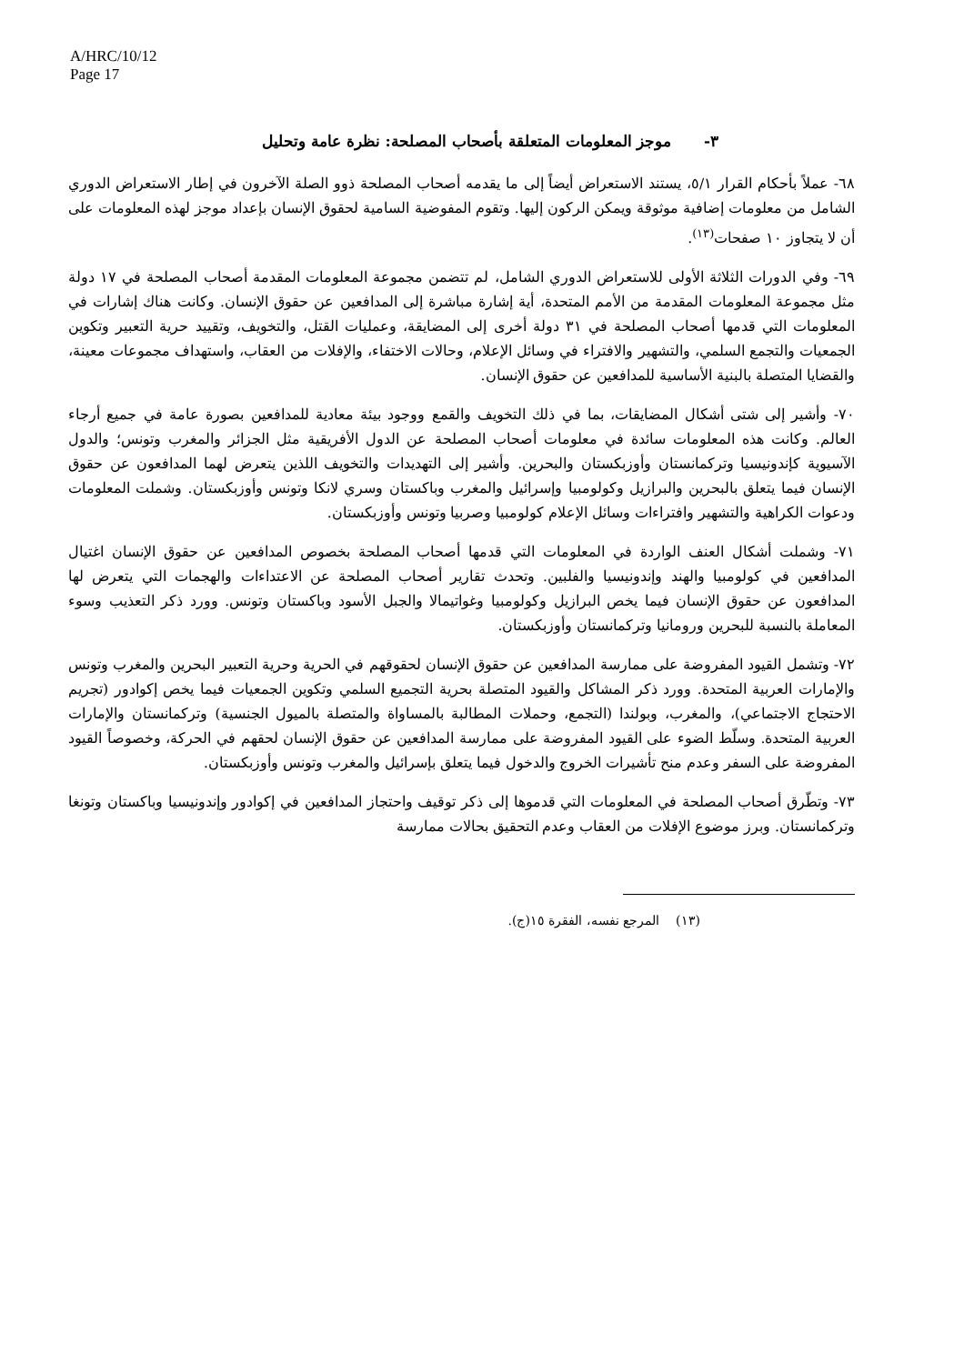A/HRC/10/12
Page 17
٣- موجز المعلومات المتعلقة بأصحاب المصلحة: نظرة عامة وتحليل
٦٨- عملاً بأحكام القرار ٥/١، يستند الاستعراض أيضاً إلى ما يقدمه أصحاب المصلحة ذوو الصلة الآخرون في إطار الاستعراض الدوري الشامل من معلومات إضافية موثوقة ويمكن الركون إليها. وتقوم المفوضية السامية لحقوق الإنسان بإعداد موجز لهذه المعلومات على أن لا يتجاوز ١٠ صفحات<sup>(١٣)</sup>.
٦٩- وفي الدورات الثلاثة الأولى للاستعراض الدوري الشامل، لم تتضمن مجموعة المعلومات المقدمة أصحاب المصلحة في ١٧ دولة مثل مجموعة المعلومات المقدمة من الأمم المتحدة، أية إشارة مباشرة إلى المدافعين عن حقوق الإنسان. وكانت هناك إشارات في المعلومات التي قدمها أصحاب المصلحة في ٣١ دولة أخرى إلى المضايقة، وعمليات القتل، والتخويف، وتقييد حرية التعبير وتكوين الجمعيات والتجمع السلمي، والتشهير والافتراء في وسائل الإعلام، وحالات الاختفاء، والإفلات من العقاب، واستهداف مجموعات معينة، والقضايا المتصلة بالبنية الأساسية للمدافعين عن حقوق الإنسان.
٧٠- وأشير إلى شتى أشكال المضايقات، بما في ذلك التخويف والقمع ووجود بيئة معادية للمدافعين بصورة عامة في جميع أرجاء العالم. وكانت هذه المعلومات سائدة في معلومات أصحاب المصلحة عن الدول الأفريقية مثل الجزائر والمغرب وتونس؛ والدول الآسيوية كإندونيسيا وتركمانستان وأوزبكستان والبحرين. وأشير إلى التهديدات والتخويف اللذين يتعرض لهما المدافعون عن حقوق الإنسان فيما يتعلق بالبحرين والبرازيل وكولومبيا وإسرائيل والمغرب وباكستان وسري لانكا وتونس وأوزبكستان. وشملت المعلومات ودعوات الكراهية والتشهير وافتراءات وسائل الإعلام كولومبيا وصربيا وتونس وأوزبكستان.
٧١- وشملت أشكال العنف الواردة في المعلومات التي قدمها أصحاب المصلحة بخصوص المدافعين عن حقوق الإنسان اغتيال المدافعين في كولومبيا والهند وإندونيسيا والفلبين. وتحدث تقارير أصحاب المصلحة عن الاعتداءات والهجمات التي يتعرض لها المدافعون عن حقوق الإنسان فيما يخص البرازيل وكولومبيا وغواتيمالا والجبل الأسود وباكستان وتونس. وورد ذكر التعذيب وسوء المعاملة بالنسبة للبحرين ورومانيا وتركمانستان وأوزبكستان.
٧٢- وتشمل القيود المفروضة على ممارسة المدافعين عن حقوق الإنسان لحقوقهم في الحرية وحرية التعبير البحرين والمغرب وتونس والإمارات العربية المتحدة. وورد ذكر المشاكل والقيود المتصلة بحرية التجميع السلمي وتكوين الجمعيات فيما يخص إكوادور (تجريم الاحتجاج الاجتماعي)، والمغرب، وبولندا (التجمع، وحملات المطالبة بالمساواة والمتصلة بالميول الجنسية) وتركمانستان والإمارات العربية المتحدة. وسلّط الضوء على القيود المفروضة على ممارسة المدافعين عن حقوق الإنسان لحقهم في الحركة، وخصوصاً القيود المفروضة على السفر وعدم منح تأشيرات الخروج والدخول فيما يتعلق بإسرائيل والمغرب وتونس وأوزبكستان.
٧٣- وتطّرق أصحاب المصلحة في المعلومات التي قدموها إلى ذكر توقيف واحتجاز المدافعين في إكوادور وإندونيسيا وباكستان وتونغا وتركمانستان. وبرز موضوع الإفلات من العقاب وعدم التحقيق بحالات ممارسة
(١٣) المرجع نفسه، الفقرة ١٥(ج).